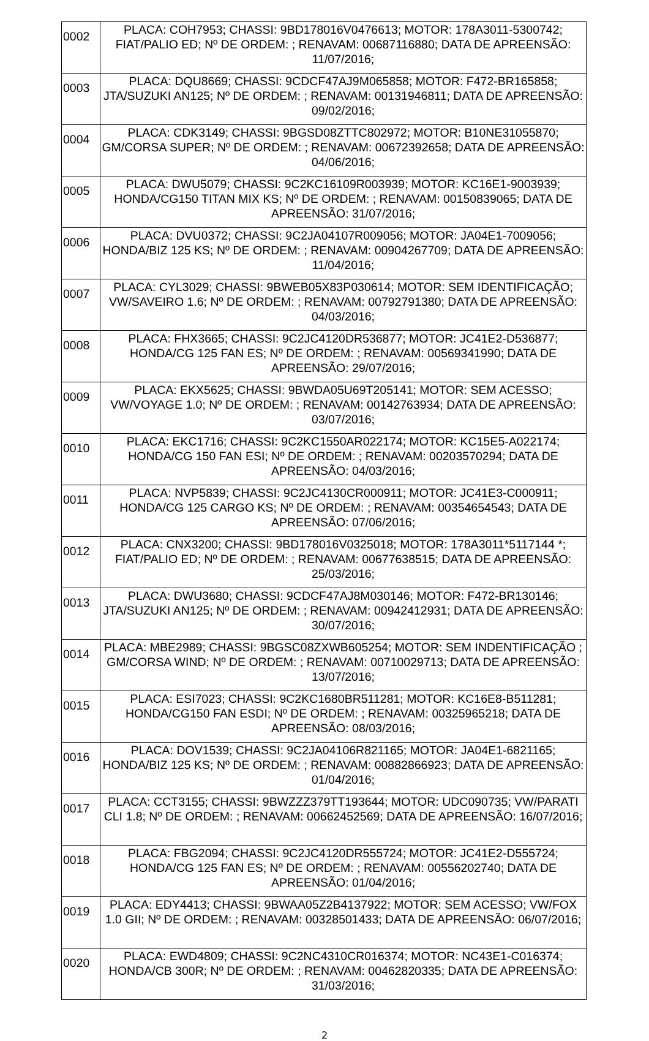| 0002 | PLACA: COH7953; CHASSI: 9BD178016V0476613; MOTOR: 178A3011-5300742; FIAT/PALIO ED; Nº DE ORDEM: ; RENAVAM: 00687116880; DATA DE APREENSÃO: 11/07/2016; |
| 0003 | PLACA: DQU8669; CHASSI: 9CDCF47AJ9M065858; MOTOR: F472-BR165858; JTA/SUZUKI AN125; Nº DE ORDEM: ; RENAVAM: 00131946811; DATA DE APREENSÃO: 09/02/2016; |
| 0004 | PLACA: CDK3149; CHASSI: 9BGSD08ZTTC802972; MOTOR: B10NE31055870; GM/CORSA SUPER; Nº DE ORDEM: ; RENAVAM: 00672392658; DATA DE APREENSÃO: 04/06/2016; |
| 0005 | PLACA: DWU5079; CHASSI: 9C2KC16109R003939; MOTOR: KC16E1-9003939; HONDA/CG150 TITAN MIX KS; Nº DE ORDEM: ; RENAVAM: 00150839065; DATA DE APREENSÃO: 31/07/2016; |
| 0006 | PLACA: DVU0372; CHASSI: 9C2JA04107R009056; MOTOR: JA04E1-7009056; HONDA/BIZ 125 KS; Nº DE ORDEM: ; RENAVAM: 00904267709; DATA DE APREENSÃO: 11/04/2016; |
| 0007 | PLACA: CYL3029; CHASSI: 9BWEB05X83P030614; MOTOR: SEM IDENTIFICAÇÃO; VW/SAVEIRO 1.6; Nº DE ORDEM: ; RENAVAM: 00792791380; DATA DE APREENSÃO: 04/03/2016; |
| 0008 | PLACA: FHX3665; CHASSI: 9C2JC4120DR536877; MOTOR: JC41E2-D536877; HONDA/CG 125 FAN ES; Nº DE ORDEM: ; RENAVAM: 00569341990; DATA DE APREENSÃO: 29/07/2016; |
| 0009 | PLACA: EKX5625; CHASSI: 9BWDA05U69T205141; MOTOR: SEM ACESSO; VW/VOYAGE 1.0; Nº DE ORDEM: ; RENAVAM: 00142763934; DATA DE APREENSÃO: 03/07/2016; |
| 0010 | PLACA: EKC1716; CHASSI: 9C2KC1550AR022174; MOTOR: KC15E5-A022174; HONDA/CG 150 FAN ESI; Nº DE ORDEM: ; RENAVAM: 00203570294; DATA DE APREENSÃO: 04/03/2016; |
| 0011 | PLACA: NVP5839; CHASSI: 9C2JC4130CR000911; MOTOR: JC41E3-C000911; HONDA/CG 125 CARGO KS; Nº DE ORDEM: ; RENAVAM: 00354654543; DATA DE APREENSÃO: 07/06/2016; |
| 0012 | PLACA: CNX3200; CHASSI: 9BD178016V0325018; MOTOR: 178A3011*5117144 *; FIAT/PALIO ED; Nº DE ORDEM: ; RENAVAM: 00677638515; DATA DE APREENSÃO: 25/03/2016; |
| 0013 | PLACA: DWU3680; CHASSI: 9CDCF47AJ8M030146; MOTOR: F472-BR130146; JTA/SUZUKI AN125; Nº DE ORDEM: ; RENAVAM: 00942412931; DATA DE APREENSÃO: 30/07/2016; |
| 0014 | PLACA: MBE2989; CHASSI: 9BGSC08ZXWB605254; MOTOR: SEM INDENTIFICAÇÃO ; GM/CORSA WIND; Nº DE ORDEM: ; RENAVAM: 00710029713; DATA DE APREENSÃO: 13/07/2016; |
| 0015 | PLACA: ESI7023; CHASSI: 9C2KC1680BR511281; MOTOR: KC16E8-B511281; HONDA/CG150 FAN ESDI; Nº DE ORDEM: ; RENAVAM: 00325965218; DATA DE APREENSÃO: 08/03/2016; |
| 0016 | PLACA: DOV1539; CHASSI: 9C2JA04106R821165; MOTOR: JA04E1-6821165; HONDA/BIZ 125 KS; Nº DE ORDEM: ; RENAVAM: 00882866923; DATA DE APREENSÃO: 01/04/2016; |
| 0017 | PLACA: CCT3155; CHASSI: 9BWZZZ379TT193644; MOTOR: UDC090735; VW/PARATI CLI 1.8; Nº DE ORDEM: ; RENAVAM: 00662452569; DATA DE APREENSÃO: 16/07/2016; |
| 0018 | PLACA: FBG2094; CHASSI: 9C2JC4120DR555724; MOTOR: JC41E2-D555724; HONDA/CG 125 FAN ES; Nº DE ORDEM: ; RENAVAM: 00556202740; DATA DE APREENSÃO: 01/04/2016; |
| 0019 | PLACA: EDY4413; CHASSI: 9BWAA05Z2B4137922; MOTOR: SEM ACESSO; VW/FOX 1.0 GII; Nº DE ORDEM: ; RENAVAM: 00328501433; DATA DE APREENSÃO: 06/07/2016; |
| 0020 | PLACA: EWD4809; CHASSI: 9C2NC4310CR016374; MOTOR: NC43E1-C016374; HONDA/CB 300R; Nº DE ORDEM: ; RENAVAM: 00462820335; DATA DE APREENSÃO: 31/03/2016; |
2